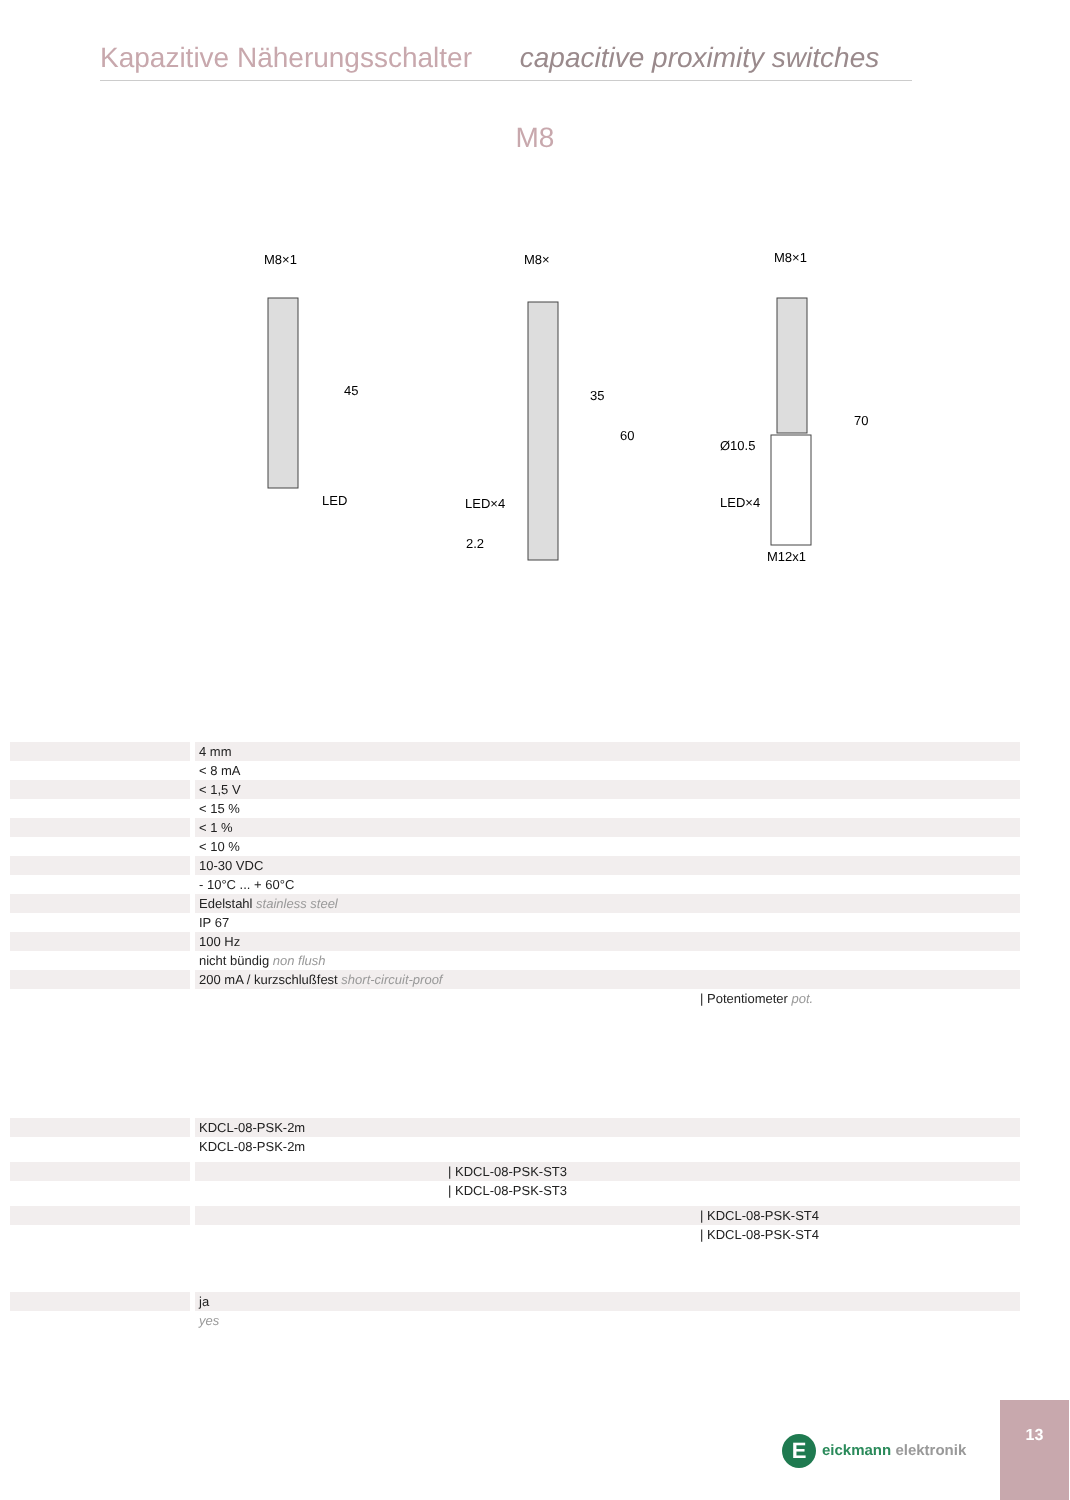Kapazitive Näherungsschalter capacitive proximity switches
M8
M8×1
LED
45
M8×
LED×4
2.2
35
60
M8×1
Ø10.5
LED×4
M12x1
70
| | 4 mm |
| | < 8 mA |
| | < 1,5 V |
| | < 15 % |
| | < 1 % |
| | < 10 % |
| | 10-30 VDC |
| | - 10°C ... + 60°C |
| | Edelstahl stainless steel |
| | IP 67 |
| | 100 Hz |
| | nicht bündig non flush |
| | 200 mA / kurzschlußfest short-circuit-proof |
| | / Potentiometer pot. |
| | KDCL-08-PSK-2m |
| | KDCL-08-PSK-2m |
| | / KDCL-08-PSK-ST3 |
| | / KDCL-08-PSK-ST3 |
| | / KDCL-08-PSK-ST4 |
| | / KDCL-08-PSK-ST4 |
| | ja |
| | yes |
Eeickmann elektronik
13